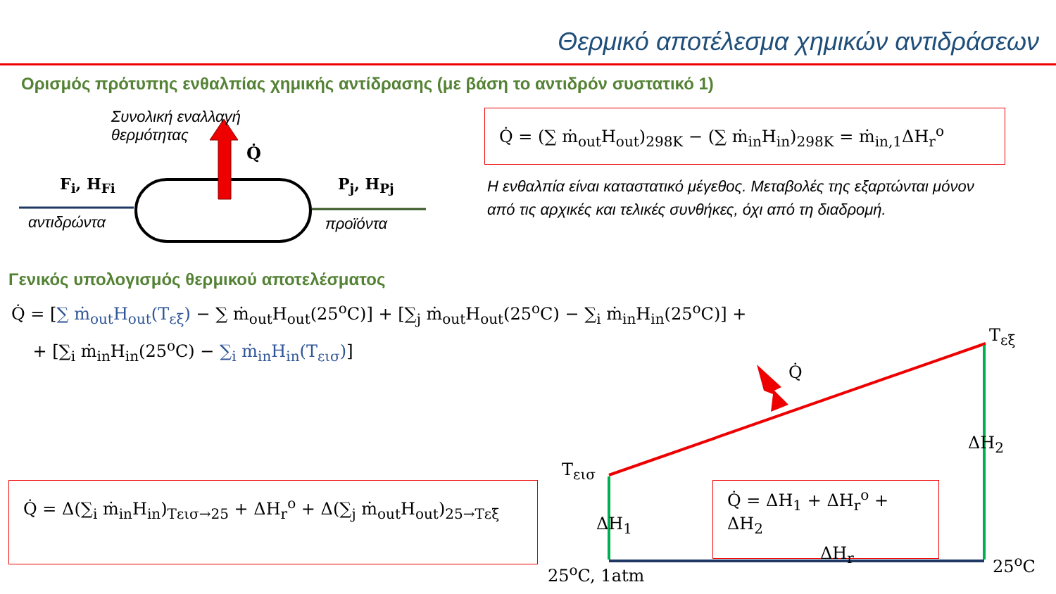Θερμικό αποτέλεσμα χημικών αντιδράσεων
Ορισμός πρότυπης ενθαλπίας χημικής αντίδρασης (με βάση το αντιδρόν συστατικό 1)
Συνολική εναλλαγή
θερμότητας
Q̇
F<sub>i</sub>, H<sub>Fi</sub>
αντιδρώντα
P<sub>j</sub>, H<sub>Pj</sub>
προϊόντα
Q̇ = (∑ ṁ<sub>out</sub>H<sub>out</sub>)<sub>298K</sub> − (∑ ṁ<sub>in</sub>H<sub>in</sub>)<sub>298K</sub> = ṁ<sub>in,1</sub>ΔH<sub>r</sub><sup>o</sup>
Η ενθαλπία είναι καταστατικό μέγεθος. Μεταβολές της εξαρτώνται μόνον από τις αρχικές και τελικές συνθήκες, όχι από τη διαδρομή.
Γενικός υπολογισμός θερμικού αποτελέσματος
Q̇ = [∑ ṁ<sub>out</sub>H<sub>out</sub>(T<sub>εξ</sub>) − ∑ ṁ<sub>out</sub>H<sub>out</sub>(25<sup>o</sup>C)] + [∑<sub>j</sub> ṁ<sub>out</sub>H<sub>out</sub>(25<sup>o</sup>C) − ∑<sub>i</sub> ṁ<sub>in</sub>H<sub>in</sub>(25<sup>o</sup>C)] +
+ [∑<sub>i</sub> ṁ<sub>in</sub>H<sub>in</sub>(25<sup>o</sup>C) − ∑<sub>i</sub> ṁ<sub>in</sub>H<sub>in</sub>(T<sub>εισ</sub>)]
Q̇ = Δ(∑<sub>i</sub> ṁ<sub>in</sub>H<sub>in</sub>)<sub>Tεισ→25</sub> + ΔH<sub>r</sub><sup>o</sup> + Δ(∑<sub>j</sub> ṁ<sub>out</sub>H<sub>out</sub>)<sub>25→Tεξ</sub>
Q̇
T<sub>εξ</sub>
ΔH<sub>2</sub>
T<sub>εισ</sub>
Q̇ = ΔH<sub>1</sub> + ΔH<sub>r</sub><sup>o</sup> + ΔH<sub>2</sub>
ΔH<sub>1</sub>
ΔH<sub>r</sub>
25<sup>o</sup>C, 1atm 25<sup>o</sup>C